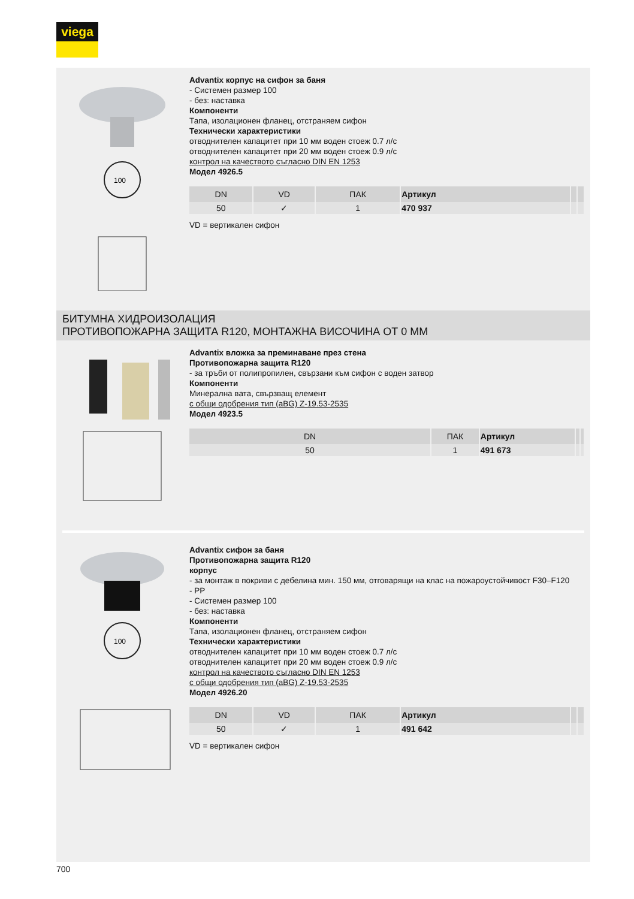viega
100
Advantix корпус на сифон за баня
- Системен размер 100
- без: наставка
Компоненти
Тапа, изолационен фланец, отстраняем сифон
Технически характеристики
отводнителен капацитет при 10 мм воден стоеж 0.7 л/с
отводнителен капацитет при 20 мм воден стоеж 0.9 л/с
контрол на качеството съгласно DIN EN 1253
Модел 4926.5
| DN | VD | ПАК | Артикул | | |
| --- | --- | --- | --- | --- | --- |
| 50 | ✓ | 1 | 470 937 | | |
VD = вертикален сифон
БИТУМНА ХИДРОИЗОЛАЦИЯ
ПРОТИВОПОЖАРНА ЗАЩИТА R120, МОНТАЖНА ВИСОЧИНА ОТ 0 ММ
Advantix вложка за преминаване през стена
Противопожарна защита R120
- за тръби от полипропилен, свързани към сифон с воден затвор
Компоненти
Минерална вата, свързващ елемент
с общи одобрения тип (aBG) Z-19.53-2535
Модел 4923.5
| DN | ПАК | Артикул | | |
| --- | --- | --- | --- | --- |
| 50 | 1 | 491 673 | | |
100
Advantix сифон за баня
Противопожарна защита R120
корпус
- за монтаж в покриви с дебелина мин. 150 мм, отговарящи на клас на пожароустойчивост F30–F120
- PP
- Системен размер 100
- без: наставка
Компоненти
Тапа, изолационен фланец, отстраняем сифон
Технически характеристики
отводнителен капацитет при 10 мм воден стоеж 0.7 л/с
отводнителен капацитет при 20 мм воден стоеж 0.9 л/с
контрол на качеството съгласно DIN EN 1253
с общи одобрения тип (aBG) Z-19.53-2535
Модел 4926.20
| DN | VD | ПАК | Артикул | | |
| --- | --- | --- | --- | --- | --- |
| 50 | ✓ | 1 | 491 642 | | |
VD = вертикален сифон
700